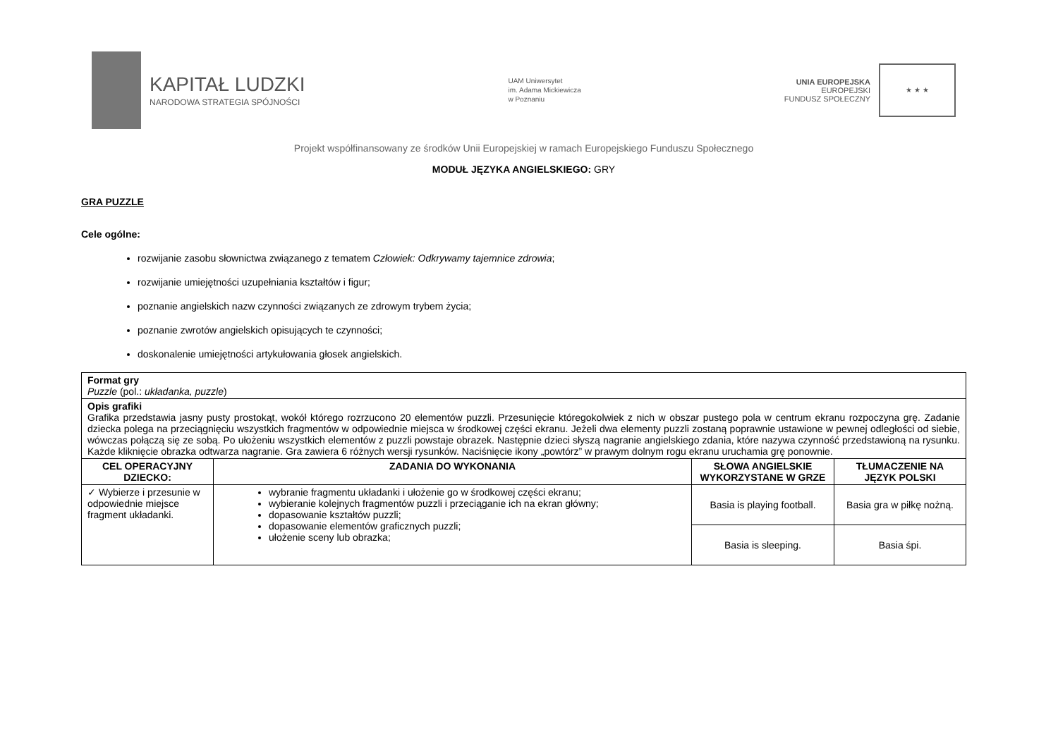KAPITAŁ LUDZKI
NARODOWA STRATEGIA SPÓJNOŚCI
UAM Uniwersytet
im. Adama Mickiewicza
w Poznaniu
UNIA EUROPEJSKA
EUROPEJSKI
FUNDUSZ SPOŁECZNY
★ ★ ★
Projekt współfinansowany ze środków Unii Europejskiej w ramach Europejskiego Funduszu Społecznego
MODUŁ JĘZYKA ANGIELSKIEGO: GRY
GRA PUZZLE
Cele ogólne:
rozwijanie zasobu słownictwa związanego z tematem Człowiek: Odkrywamy tajemnice zdrowia;
rozwijanie umiejętności uzupełniania kształtów i figur;
poznanie angielskich nazw czynności związanych ze zdrowym trybem życia;
poznanie zwrotów angielskich opisujących te czynności;
doskonalenie umiejętności artykułowania głosek angielskich.
| Format gry Puzzle (pol.: układanka, puzzle ) | | | |
| Opis grafiki Grafika przedstawia jasny pusty prostokąt, wokół którego rozrzucono 20 elementów puzzli. Przesunięcie któregokolwiek z nich w obszar pustego pola w centrum ekranu rozpoczyna grę. Zadanie dziecka polega na przeciągnięciu wszystkich fragmentów w odpowiednie miejsca w środkowej części ekranu. Jeżeli dwa elementy puzzli zostaną poprawnie ustawione w pewnej odległości od siebie, wówczas połączą się ze sobą. Po ułożeniu wszystkich elementów z puzzli powstaje obrazek. Następnie dzieci słyszą nagranie angielskiego zdania, które nazywa czynność przedstawioną na rysunku. Każde kliknięcie obrazka odtwarza nagranie. Gra zawiera 6 różnych wersji rysunków. Naciśnięcie ikony „powtórz” w prawym dolnym rogu ekranu uruchamia grę ponownie. | | | |
| CEL OPERACYJNY DZIECKO: | ZADANIA DO WYKONANIA | SŁOWA ANGIELSKIE WYKORZYSTANE W GRZE | TŁUMACZENIE NA JĘZYK POLSKI |
| ✓ Wybierze i przesunie w odpowiednie miejsce fragment układanki. | wybranie fragmentu układanki i ułożenie go w środkowej części ekranu; wybieranie kolejnych fragmentów puzzli i przeciąganie ich na ekran główny; dopasowanie kształtów puzzli; dopasowanie elementów graficznych puzzli; ułożenie sceny lub obrazka; | Basia is playing football. | Basia gra w piłkę nożną. |
| | | Basia is sleeping. | Basia śpi. |